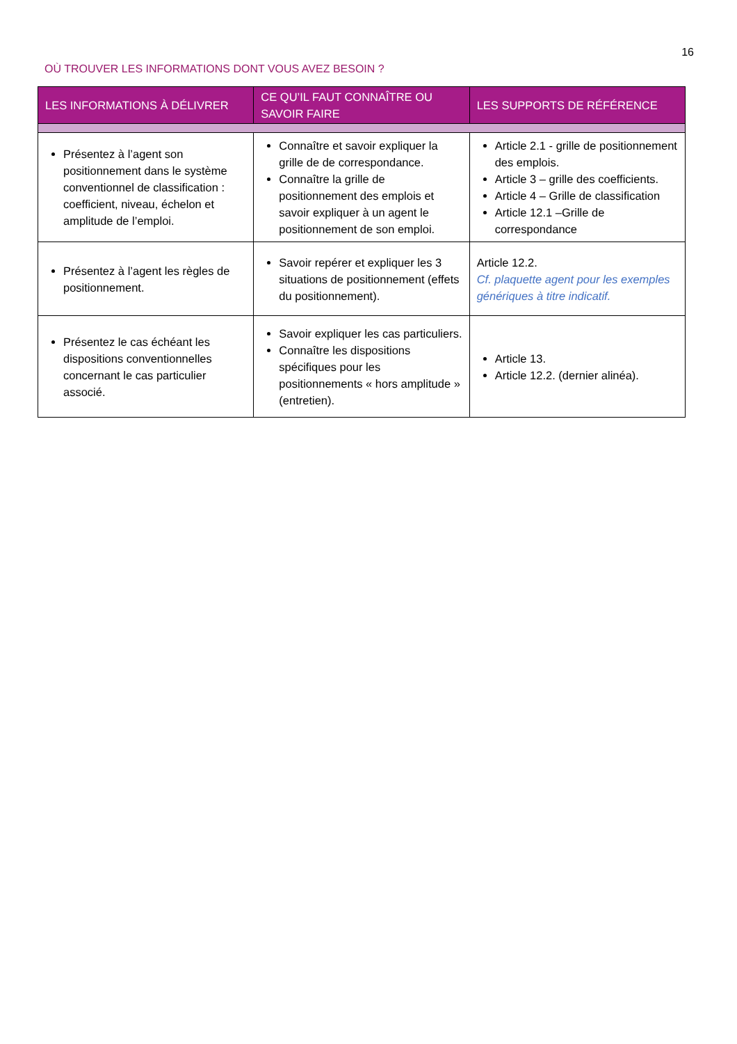16
OÙ TROUVER LES INFORMATIONS DONT VOUS AVEZ BESOIN ?
| LES INFORMATIONS À DÉLIVRER | CE QU’IL FAUT CONNAÎTRE OU SAVOIR FAIRE | LES SUPPORTS DE RÉFÉRENCE |
| --- | --- | --- |
| Présentez à l’agent son positionnement dans le système conventionnel de classification : coefficient, niveau, échelon et amplitude de l’emploi. | Connaître et savoir expliquer la grille de de correspondance. Connaître la grille de positionnement des emplois et savoir expliquer à un agent le positionnement de son emploi. | Article 2.1 - grille de positionnement des emplois. Article 3 – grille des coefficients. Article 4 – Grille de classification Article 12.1 –Grille de correspondance |
| Présentez à l’agent les règles de positionnement. | Savoir repérer et expliquer les 3 situations de positionnement (effets du positionnement). | Article 12.2. Cf. plaquette agent pour les exemples génériques à titre indicatif. |
| Présentez le cas échéant les dispositions conventionnelles concernant le cas particulier associé. | Savoir expliquer les cas particuliers. Connaître les dispositions spécifiques pour les positionnements « hors amplitude » (entretien). | Article 13. Article 12.2. (dernier alinéa). |